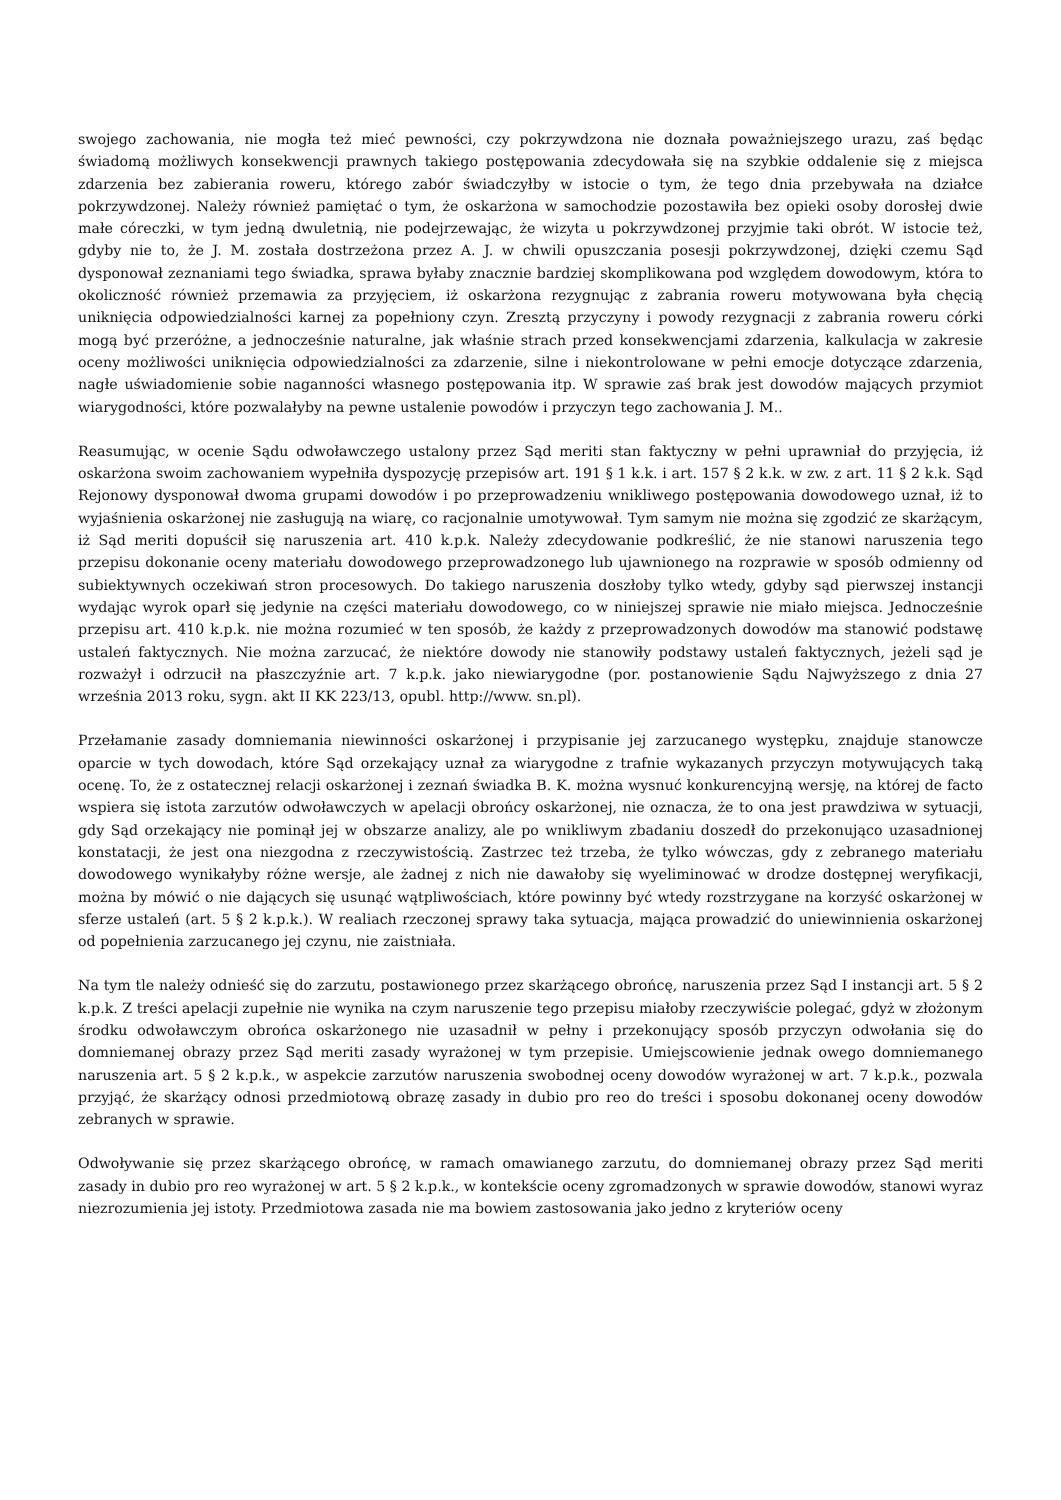swojego zachowania, nie mogła też mieć pewności, czy pokrzywdzona nie doznała poważniejszego urazu, zaś będąc świadomą możliwych konsekwencji prawnych takiego postępowania zdecydowała się na szybkie oddalenie się z miejsca zdarzenia bez zabierania roweru, którego zabór świadczyłby w istocie o tym, że tego dnia przebywała na działce pokrzywdzonej. Należy również pamiętać o tym, że oskarżona w samochodzie pozostawiła bez opieki osoby dorosłej dwie małe córeczki, w tym jedną dwuletnią, nie podejrzewając, że wizyta u pokrzywdzonej przyjmie taki obrót. W istocie też, gdyby nie to, że J. M. została dostrzeżona przez A. J. w chwili opuszczania posesji pokrzywdzonej, dzięki czemu Sąd dysponował zeznaniami tego świadka, sprawa byłaby znacznie bardziej skomplikowana pod względem dowodowym, która to okoliczność również przemawia za przyjęciem, iż oskarżona rezygnując z zabrania roweru motywowana była chęcią uniknięcia odpowiedzialności karnej za popełniony czyn. Zresztą przyczyny i powody rezygnacji z zabrania roweru córki mogą być przeróżne, a jednocześnie naturalne, jak właśnie strach przed konsekwencjami zdarzenia, kalkulacja w zakresie oceny możliwości uniknięcia odpowiedzialności za zdarzenie, silne i niekontrolowane w pełni emocje dotyczące zdarzenia, nagłe uświadomienie sobie naganności własnego postępowania itp. W sprawie zaś brak jest dowodów mających przymiot wiarygodności, które pozwalałyby na pewne ustalenie powodów i przyczyn tego zachowania J. M..
Reasumując, w ocenie Sądu odwoławczego ustalony przez Sąd meriti stan faktyczny w pełni uprawniał do przyjęcia, iż oskarżona swoim zachowaniem wypełniła dyspozycję przepisów art. 191 § 1 k.k. i art. 157 § 2 k.k. w zw. z art. 11 § 2 k.k. Sąd Rejonowy dysponował dwoma grupami dowodów i po przeprowadzeniu wnikliwego postępowania dowodowego uznał, iż to wyjaśnienia oskarżonej nie zasługują na wiarę, co racjonalnie umotywował. Tym samym nie można się zgodzić ze skarżącym, iż Sąd meriti dopuścił się naruszenia art. 410 k.p.k. Należy zdecydowanie podkreślić, że nie stanowi naruszenia tego przepisu dokonanie oceny materiału dowodowego przeprowadzonego lub ujawnionego na rozprawie w sposób odmienny od subiektywnych oczekiwań stron procesowych. Do takiego naruszenia doszłoby tylko wtedy, gdyby sąd pierwszej instancji wydając wyrok oparł się jedynie na części materiału dowodowego, co w niniejszej sprawie nie miało miejsca. Jednocześnie przepisu art. 410 k.p.k. nie można rozumieć w ten sposób, że każdy z przeprowadzonych dowodów ma stanowić podstawę ustaleń faktycznych. Nie można zarzucać, że niektóre dowody nie stanowiły podstawy ustaleń faktycznych, jeżeli sąd je rozważył i odrzucił na płaszczyźnie art. 7 k.p.k. jako niewiarygodne (por. postanowienie Sądu Najwyższego z dnia 27 września 2013 roku, sygn. akt II KK 223/13, opubl. http://www. sn.pl).
Przełamanie zasady domniemania niewinności oskarżonej i przypisanie jej zarzucanego występku, znajduje stanowcze oparcie w tych dowodach, które Sąd orzekający uznał za wiarygodne z trafnie wykazanych przyczyn motywujących taką ocenę. To, że z ostatecznej relacji oskarżonej i zeznań świadka B. K. można wysnuć konkurencyjną wersję, na której de facto wspiera się istota zarzutów odwoławczych w apelacji obrońcy oskarżonej, nie oznacza, że to ona jest prawdziwa w sytuacji, gdy Sąd orzekający nie pominął jej w obszarze analizy, ale po wnikliwym zbadaniu doszedł do przekonująco uzasadnionej konstatacji, że jest ona niezgodna z rzeczywistością. Zastrzec też trzeba, że tylko wówczas, gdy z zebranego materiału dowodowego wynikałyby różne wersje, ale żadnej z nich nie dawałoby się wyeliminować w drodze dostępnej weryfikacji, można by mówić o nie dających się usunąć wątpliwościach, które powinny być wtedy rozstrzygane na korzyść oskarżonej w sferze ustaleń (art. 5 § 2 k.p.k.). W realiach rzeczonej sprawy taka sytuacja, mająca prowadzić do uniewinnienia oskarżonej od popełnienia zarzucanego jej czynu, nie zaistniała.
Na tym tle należy odnieść się do zarzutu, postawionego przez skarżącego obrońcę, naruszenia przez Sąd I instancji art. 5 § 2 k.p.k. Z treści apelacji zupełnie nie wynika na czym naruszenie tego przepisu miałoby rzeczywiście polegać, gdyż w złożonym środku odwoławczym obrońca oskarżonego nie uzasadnił w pełny i przekonujący sposób przyczyn odwołania się do domniemanej obrazy przez Sąd meriti zasady wyrażonej w tym przepisie. Umiejscowienie jednak owego domniemanego naruszenia art. 5 § 2 k.p.k., w aspekcie zarzutów naruszenia swobodnej oceny dowodów wyrażonej w art. 7 k.p.k., pozwala przyjąć, że skarżący odnosi przedmiotową obrazę zasady in dubio pro reo do treści i sposobu dokonanej oceny dowodów zebranych w sprawie.
Odwoływanie się przez skarżącego obrońcę, w ramach omawianego zarzutu, do domniemanej obrazy przez Sąd meriti zasady in dubio pro reo wyrażonej w art. 5 § 2 k.p.k., w kontekście oceny zgromadzonych w sprawie dowodów, stanowi wyraz niezrozumienia jej istoty. Przedmiotowa zasada nie ma bowiem zastosowania jako jedno z kryteriów oceny